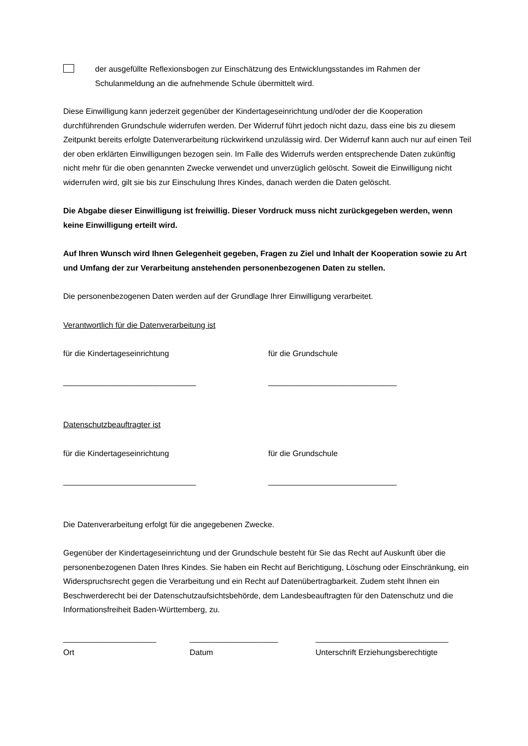der ausgefüllte Reflexionsbogen zur Einschätzung des Entwicklungsstandes im Rahmen der Schulanmeldung an die aufnehmende Schule übermittelt wird.
Diese Einwilligung kann jederzeit gegenüber der Kindertageseinrichtung und/oder der die Kooperation durchführenden Grundschule widerrufen werden. Der Widerruf führt jedoch nicht dazu, dass eine bis zu diesem Zeitpunkt bereits erfolgte Datenverarbeitung rückwirkend unzulässig wird. Der Widerruf kann auch nur auf einen Teil der oben erklärten Einwilligungen bezogen sein. Im Falle des Widerrufs werden entsprechende Daten zukünftig nicht mehr für die oben genannten Zwecke verwendet und unverzüglich gelöscht. Soweit die Einwilligung nicht widerrufen wird, gilt sie bis zur Einschulung Ihres Kindes, danach werden die Daten gelöscht.
Die Abgabe dieser Einwilligung ist freiwillig. Dieser Vordruck muss nicht zurückgegeben werden, wenn keine Einwilligung erteilt wird.
Auf Ihren Wunsch wird Ihnen Gelegenheit gegeben, Fragen zu Ziel und Inhalt der Kooperation sowie zu Art und Umfang der zur Verarbeitung anstehenden personenbezogenen Daten zu stellen.
Die personenbezogenen Daten werden auf der Grundlage Ihrer Einwilligung verarbeitet.
Verantwortlich für die Datenverarbeitung ist
für die Kindertageseinrichtung für die Grundschule
______________________________ _____________________________
Datenschutzbeauftragter ist
für die Kindertageseinrichtung für die Grundschule
______________________________ _____________________________
Die Datenverarbeitung erfolgt für die angegebenen Zwecke.
Gegenüber der Kindertageseinrichtung und der Grundschule besteht für Sie das Recht auf Auskunft über die personenbezogenen Daten Ihres Kindes. Sie haben ein Recht auf Berichtigung, Löschung oder Einschränkung, ein Widerspruchsrecht gegen die Verarbeitung und ein Recht auf Datenübertragbarkeit. Zudem steht Ihnen ein Beschwerderecht bei der Datenschutzaufsichtsbehörde, dem Landesbeauftragten für den Datenschutz und die Informationsfreiheit Baden-Württemberg, zu.
_____________________ ____________________ ______________________________
Ort Datum Unterschrift Erziehungsberechtigte